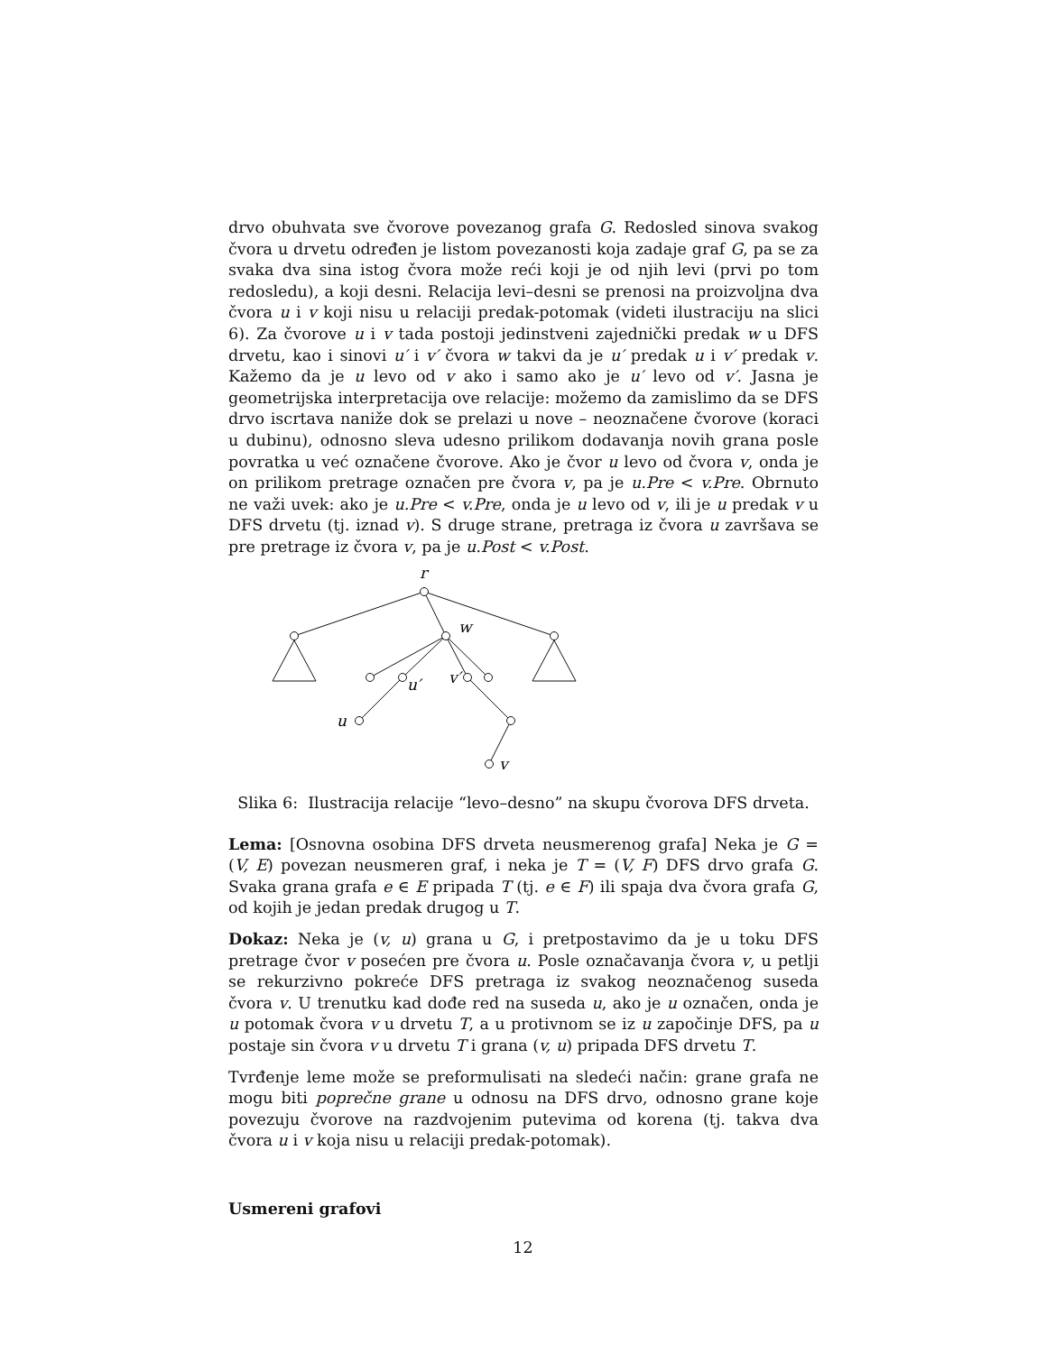drvo obuhvata sve čvorove povezanog grafa G. Redosled sinova svakog čvora u drvetu određen je listom povezanosti koja zadaje graf G, pa se za svaka dva sina istog čvora može reći koji je od njih levi (prvi po tom redosledu), a koji desni. Relacija levi–desni se prenosi na proizvoljna dva čvora u i v koji nisu u relaciji predak-potomak (videti ilustraciju na slici 6). Za čvorove u i v tada postoji jedinstveni zajednički predak w u DFS drvetu, kao i sinovi u′ i v′ čvora w takvi da je u′ predak u i v′ predak v. Kažemo da je u levo od v ako i samo ako je u′ levo od v′. Jasna je geometrijska interpretacija ove relacije: možemo da zamislimo da se DFS drvo iscrtava naniže dok se prelazi u nove – neoznačene čvorove (koraci u dubinu), odnosno sleva udesno prilikom dodavanja novih grana posle povratka u već označene čvorove. Ako je čvor u levo od čvora v, onda je on prilikom pretrage označen pre čvora v, pa je u.Pre < v.Pre. Obrnuto ne važi uvek: ako je u.Pre < v.Pre, onda je u levo od v, ili je u predak v u DFS drvetu (tj. iznad v). S druge strane, pretraga iz čvora u završava se pre pretrage iz čvora v, pa je u.Post < v.Post.
r
w
u′
v′
u
v
Slika 6: Ilustracija relacije “levo–desno” na skupu čvorova DFS drveta.
Lema: [Osnovna osobina DFS drveta neusmerenog grafa] Neka je G = (V, E) povezan neusmeren graf, i neka je T = (V, F) DFS drvo grafa G. Svaka grana grafa e ∈ E pripada T (tj. e ∈ F) ili spaja dva čvora grafa G, od kojih je jedan predak drugog u T.
Dokaz: Neka je (v, u) grana u G, i pretpostavimo da je u toku DFS pretrage čvor v posećen pre čvora u. Posle označavanja čvora v, u petlji se rekurzivno pokreće DFS pretraga iz svakog neoznačenog suseda čvora v. U trenutku kad dođe red na suseda u, ako je u označen, onda je u potomak čvora v u drvetu T, a u protivnom se iz u započinje DFS, pa u postaje sin čvora v u drvetu T i grana (v, u) pripada DFS drvetu T.
Tvrđenje leme može se preformulisati na sledeći način: grane grafa ne mogu biti poprečne grane u odnosu na DFS drvo, odnosno grane koje povezuju čvorove na razdvojenim putevima od korena (tj. takva dva čvora u i v koja nisu u relaciji predak-potomak).
Usmereni grafovi
12